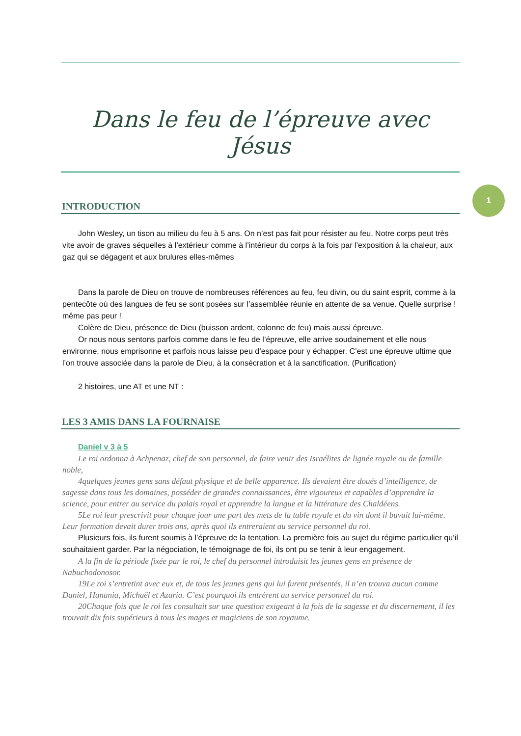1
Dans le feu de l’épreuve avec Jésus
INTRODUCTION
John Wesley, un tison au milieu du feu à 5 ans. On n’est pas fait pour résister au feu. Notre corps peut très vite avoir de graves séquelles à l’extérieur comme à l’intérieur du corps à la fois par l’exposition à la chaleur, aux gaz qui se dégagent et aux brulures elles-mêmes
Dans la parole de Dieu on trouve de nombreuses références au feu, feu divin, ou du saint esprit, comme à la pentecôte où des langues de feu se sont posées sur l’assemblée réunie en attente de sa venue. Quelle surprise ! même pas peur !
Colère de Dieu, présence de Dieu (buisson ardent, colonne de feu) mais aussi épreuve.
Or nous nous sentons parfois comme dans le feu de l’épreuve, elle arrive soudainement et elle nous environne, nous emprisonne et parfois nous laisse peu d’espace pour y échapper. C’est une épreuve ultime que l’on trouve associée dans la parole de Dieu, à la consécration et à la sanctification. (Purification)
2 histoires, une AT et une NT :
LES 3 AMIS DANS LA FOURNAISE
Daniel v 3 à 5
Le roi ordonna à Achpenaz, chef de son personnel, de faire venir des Israélites de lignée royale ou de famille noble,
4quelques jeunes gens sans défaut physique et de belle apparence. Ils devaient être doués d’intelligence, de sagesse dans tous les domaines, posséder de grandes connaissances, être vigoureux et capables d’apprendre la science, pour entrer au service du palais royal et apprendre la langue et la littérature des Chaldéens.
5Le roi leur prescrivit pour chaque jour une part des mets de la table royale et du vin dont il buvait lui-même. Leur formation devait durer trois ans, après quoi ils entreraient au service personnel du roi.
Plusieurs fois, ils furent soumis à l’épreuve de la tentation. La première fois au sujet du régime particulier qu’il souhaitaient garder. Par la négociation, le témoignage de foi, ils ont pu se tenir à leur engagement.
A la fin de la période fixée par le roi, le chef du personnel introduisit les jeunes gens en présence de Nabuchodonosor.
19Le roi s’entretint avec eux et, de tous les jeunes gens qui lui furent présentés, il n’en trouva aucun comme Daniel, Hanania, Michaël et Azaria. C’est pourquoi ils entrèrent au service personnel du roi.
20Chaque fois que le roi les consultait sur une question exigeant à la fois de la sagesse et du discernement, il les trouvait dix fois supérieurs à tous les mages et magiciens de son royaume.